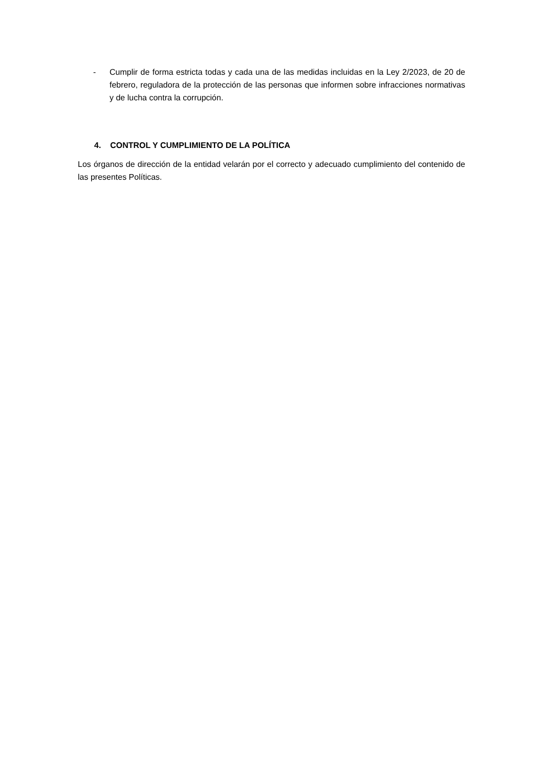- Cumplir de forma estricta todas y cada una de las medidas incluidas en la Ley 2/2023, de 20 de febrero, reguladora de la protección de las personas que informen sobre infracciones normativas y de lucha contra la corrupción.
4. CONTROL Y CUMPLIMIENTO DE LA POLÍTICA
Los órganos de dirección de la entidad velarán por el correcto y adecuado cumplimiento del contenido de las presentes Políticas.